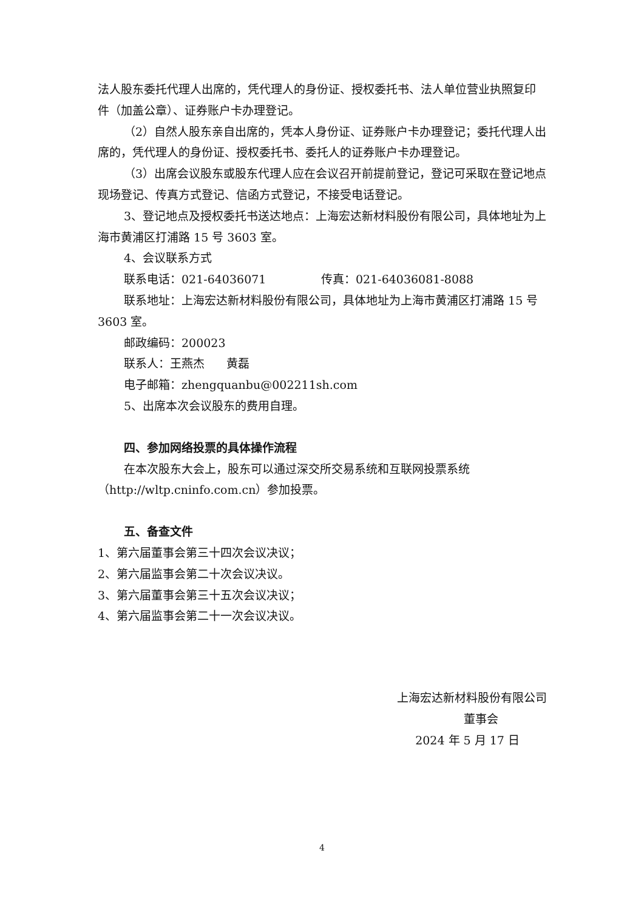法人股东委托代理人出席的，凭代理人的身份证、授权委托书、法人单位营业执照复印件（加盖公章）、证券账户卡办理登记。
（2）自然人股东亲自出席的，凭本人身份证、证券账户卡办理登记；委托代理人出席的，凭代理人的身份证、授权委托书、委托人的证券账户卡办理登记。
（3）出席会议股东或股东代理人应在会议召开前提前登记，登记可采取在登记地点现场登记、传真方式登记、信函方式登记，不接受电话登记。
3、登记地点及授权委托书送达地点：上海宏达新材料股份有限公司，具体地址为上海市黄浦区打浦路 15 号 3603 室。
4、会议联系方式
联系电话：021-64036071 传真：021-64036081-8088
联系地址：上海宏达新材料股份有限公司，具体地址为上海市黄浦区打浦路 15 号 3603 室。
邮政编码：200023
联系人：王燕杰 黄磊
电子邮箱：zhengquanbu@002211sh.com
5、出席本次会议股东的费用自理。
四、参加网络投票的具体操作流程
在本次股东大会上，股东可以通过深交所交易系统和互联网投票系统（http://wltp.cninfo.com.cn）参加投票。
五、备查文件
1、第六届董事会第三十四次会议决议；
2、第六届监事会第二十次会议决议。
3、第六届董事会第三十五次会议决议；
4、第六届监事会第二十一次会议决议。
上海宏达新材料股份有限公司
董事会
2024 年 5 月 17 日
4